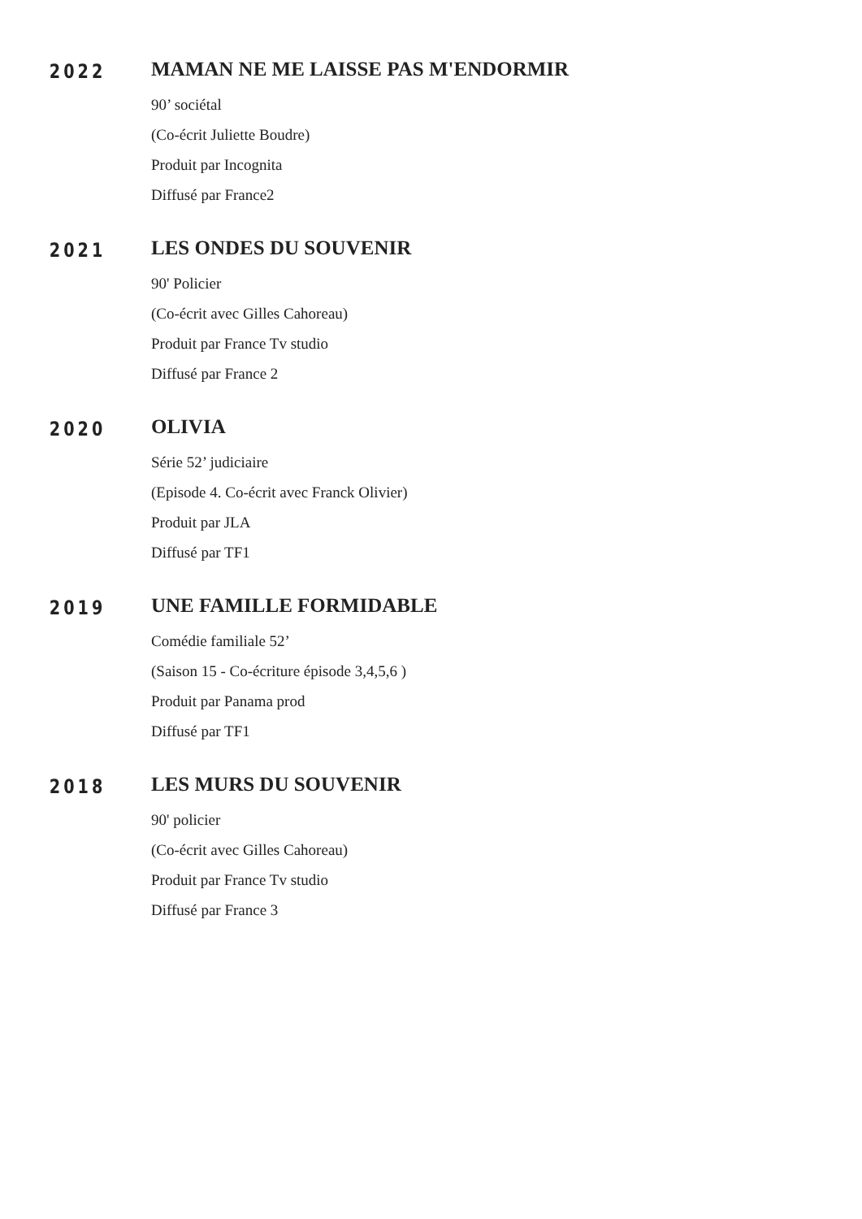2022
MAMAN NE ME LAISSE PAS M'ENDORMIR
90’ sociétal
(Co-écrit Juliette Boudre)
Produit par Incognita
Diffusé par France2
2021
LES ONDES DU SOUVENIR
90' Policier
(Co-écrit avec Gilles Cahoreau)
Produit par France Tv studio
Diffusé par France 2
2020
OLIVIA
Série 52’ judiciaire
(Episode 4. Co-écrit avec Franck Olivier)
Produit par JLA
Diffusé par TF1
2019
UNE FAMILLE FORMIDABLE
Comédie familiale 52’
(Saison 15 - Co-écriture épisode 3,4,5,6 )
Produit par Panama prod
Diffusé par TF1
2018
LES MURS DU SOUVENIR
90' policier
(Co-écrit avec Gilles Cahoreau)
Produit par France Tv studio
Diffusé par France 3